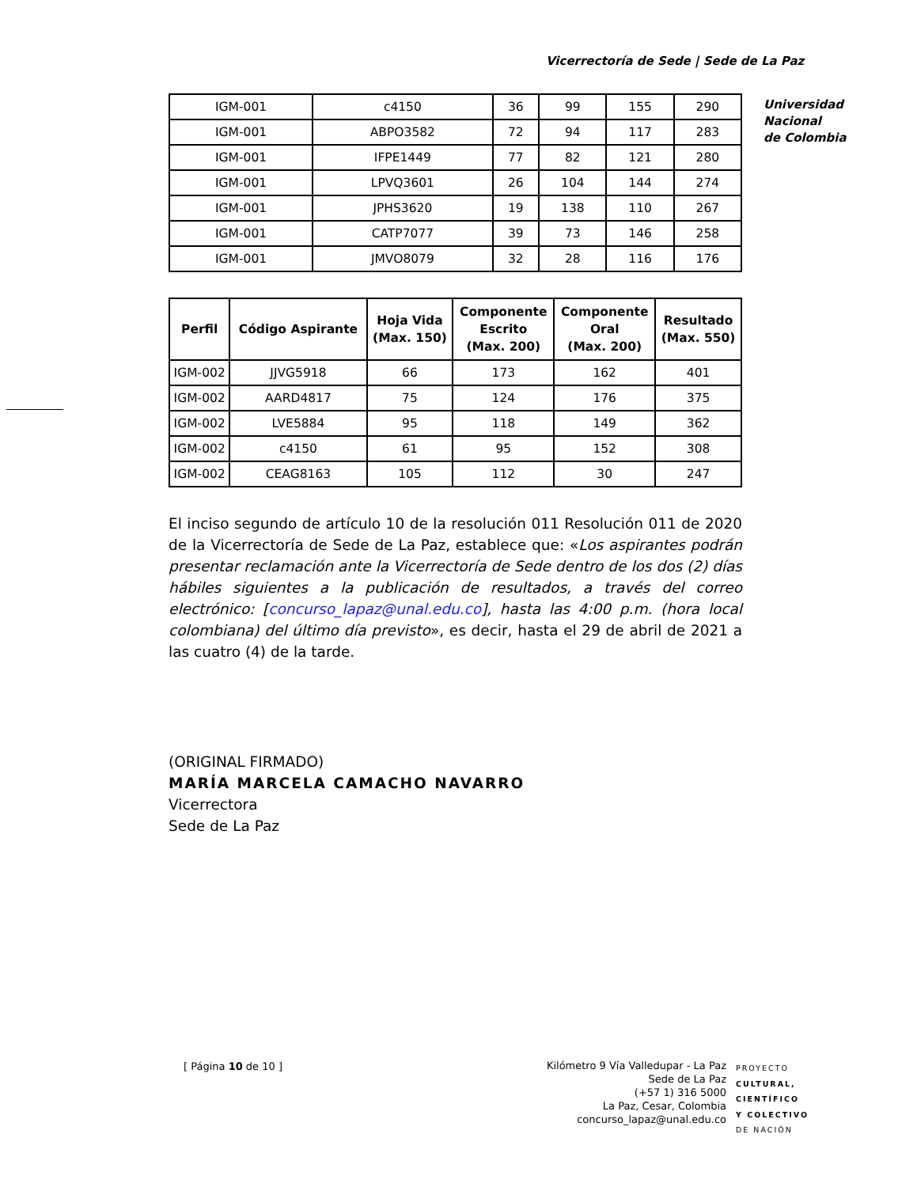Vicerrectoría de Sede | Sede de La Paz
Universidad
Nacional
de Colombia
| IGM-001 | c4150 | 36 | 99 | 155 | 290 |
| IGM-001 | ABPO3582 | 72 | 94 | 117 | 283 |
| IGM-001 | IFPE1449 | 77 | 82 | 121 | 280 |
| IGM-001 | LPVQ3601 | 26 | 104 | 144 | 274 |
| IGM-001 | JPHS3620 | 19 | 138 | 110 | 267 |
| IGM-001 | CATP7077 | 39 | 73 | 146 | 258 |
| IGM-001 | JMVO8079 | 32 | 28 | 116 | 176 |
| Perfil | Código Aspirante | Hoja Vida (Max. 150) | Componente Escrito (Max. 200) | Componente Oral (Max. 200) | Resultado (Max. 550) |
| --- | --- | --- | --- | --- | --- |
| IGM-002 | JJVG5918 | 66 | 173 | 162 | 401 |
| IGM-002 | AARD4817 | 75 | 124 | 176 | 375 |
| IGM-002 | LVE5884 | 95 | 118 | 149 | 362 |
| IGM-002 | c4150 | 61 | 95 | 152 | 308 |
| IGM-002 | CEAG8163 | 105 | 112 | 30 | 247 |
El inciso segundo de artículo 10 de la resolución 011 Resolución 011 de 2020 de la Vicerrectoría de Sede de La Paz, establece que: «Los aspirantes podrán presentar reclamación ante la Vicerrectoría de Sede dentro de los dos (2) días hábiles siguientes a la publicación de resultados, a través del correo electrónico: [concurso_lapaz@unal.edu.co], hasta las 4:00 p.m. (hora local colombiana) del último día previsto», es decir, hasta el 29 de abril de 2021 a las cuatro (4) de la tarde.
(ORIGINAL FIRMADO)
MARÍA MARCELA CAMACHO NAVARRO
Vicerrectora
Sede de La Paz
[ Página 10 de 10 ]
Kilómetro 9 Vía Valledupar - La Paz
Sede de La Paz
(+57 1) 316 5000
La Paz, Cesar, Colombia
concurso_lapaz@unal.edu.co
PROYECTO
CULTURAL,
CIENTÍFICO
Y COLECTIVO
DE NACIÓN